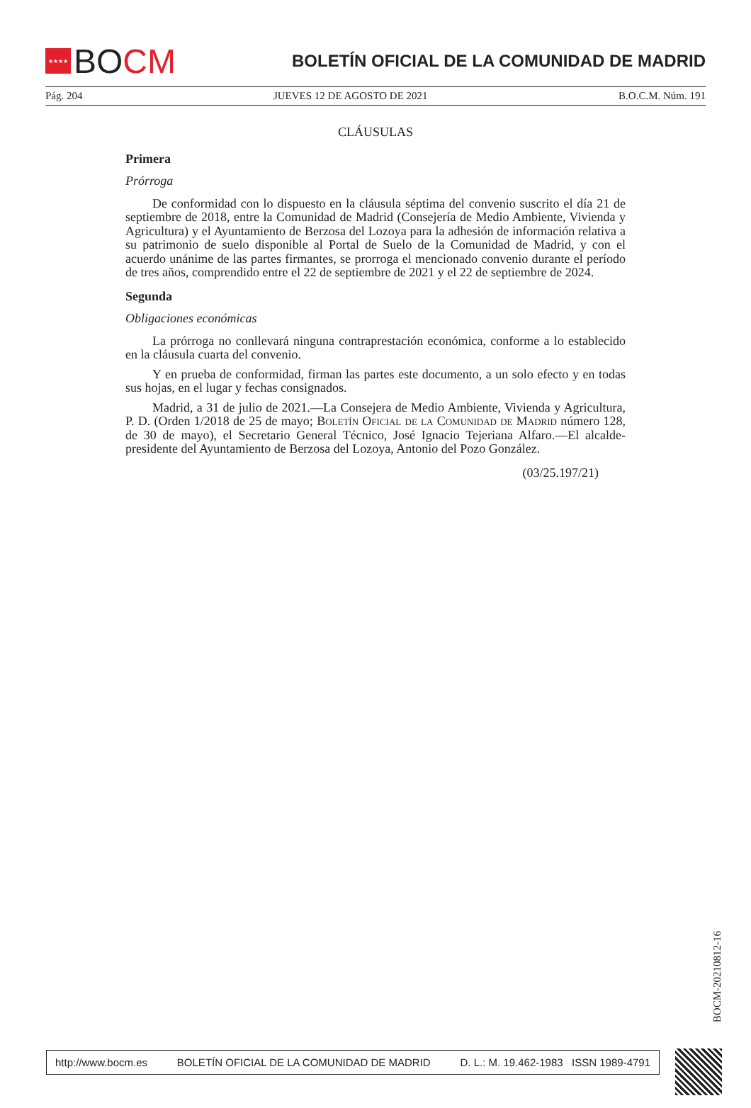★★★★ BO CM
BOLETÍN OFICIAL DE LA COMUNIDAD DE MADRID
Pág. 204 JUEVES 12 DE AGOSTO DE 2021 B.O.C.M. Núm. 191
CLÁUSULAS
Primera
Prórroga
De conformidad con lo dispuesto en la cláusula séptima del convenio suscrito el día 21 de septiembre de 2018, entre la Comunidad de Madrid (Consejería de Medio Ambiente, Vivienda y Agricultura) y el Ayuntamiento de Berzosa del Lozoya para la adhesión de información relativa a su patrimonio de suelo disponible al Portal de Suelo de la Comunidad de Madrid, y con el acuerdo unánime de las partes firmantes, se prorroga el mencionado convenio durante el período de tres años, comprendido entre el 22 de septiembre de 2021 y el 22 de septiembre de 2024.
Segunda
Obligaciones económicas
La prórroga no conllevará ninguna contraprestación económica, conforme a lo establecido en la cláusula cuarta del convenio.
Y en prueba de conformidad, firman las partes este documento, a un solo efecto y en todas sus hojas, en el lugar y fechas consignados.
Madrid, a 31 de julio de 2021.—La Consejera de Medio Ambiente, Vivienda y Agricultura, P. D. (Orden 1/2018 de 25 de mayo; Boletín Oficial de la Comunidad de Madrid número 128, de 30 de mayo), el Secretario General Técnico, José Ignacio Tejeriana Alfaro.—El alcalde-presidente del Ayuntamiento de Berzosa del Lozoya, Antonio del Pozo González.
(03/25.197/21)
BOCM-20210812-16
http://www.bocm.es BOLETÍN OFICIAL DE LA COMUNIDAD DE MADRID D. L.: M. 19.462-1983 ISSN 1989-4791